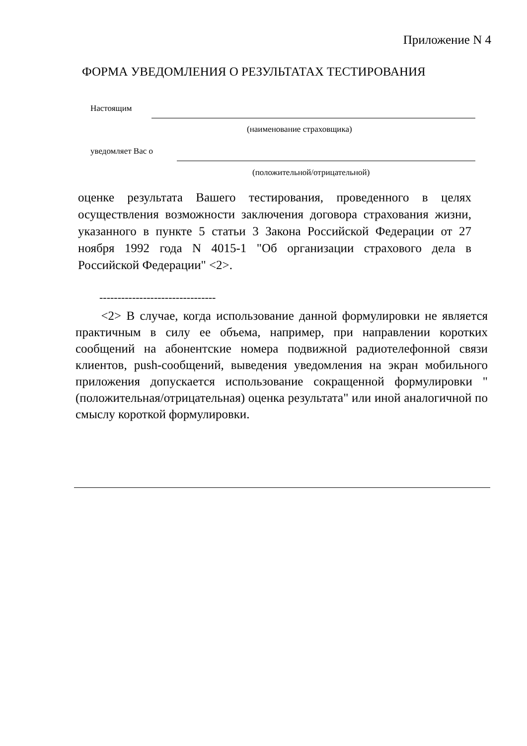Приложение N 4
ФОРМА УВЕДОМЛЕНИЯ О РЕЗУЛЬТАТАХ ТЕСТИРОВАНИЯ
Настоящим
(наименование страховщика)
уведомляет Вас о
(положительной/отрицательной)
оценке результата Вашего тестирования, проведенного в целях осуществления возможности заключения договора страхования жизни, указанного в пункте 5 статьи 3 Закона Российской Федерации от 27 ноября 1992 года N 4015-1 "Об организации страхового дела в Российской Федерации" <2>.
--------------------------------
<2> В случае, когда использование данной формулировки не является практичным в силу ее объема, например, при направлении коротких сообщений на абонентские номера подвижной радиотелефонной связи клиентов, push-сообщений, выведения уведомления на экран мобильного приложения допускается использование сокращенной формулировки "(положительная/отрицательная) оценка результата" или иной аналогичной по смыслу короткой формулировки.